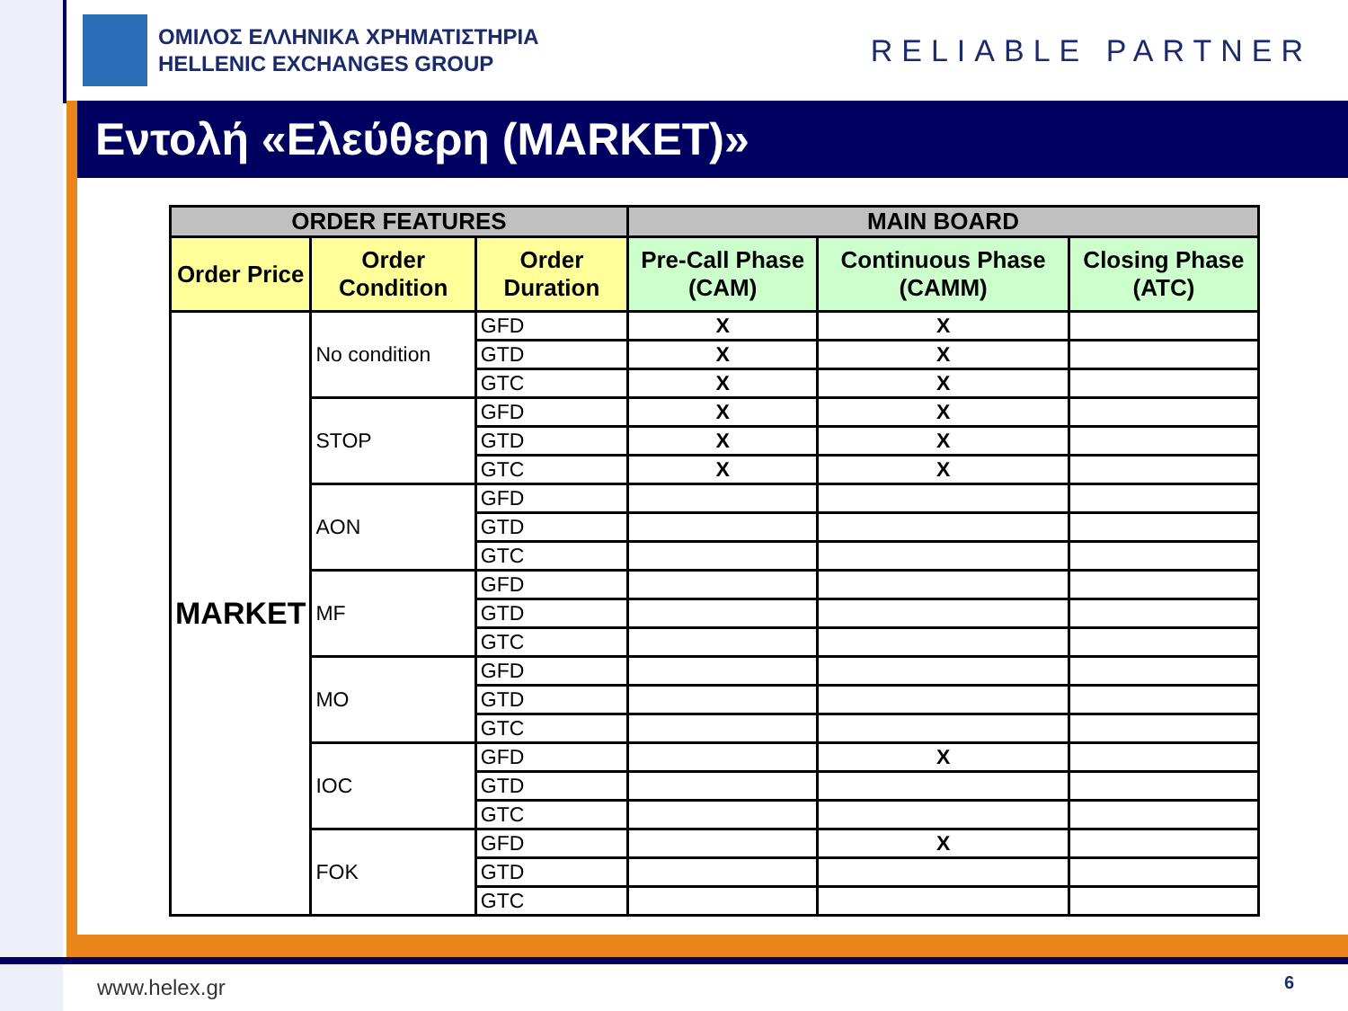ΟΜΙΛΟΣ ΕΛΛΗΝΙΚΑ ΧΡΗΜΑΤΙΣΤΗΡΙΑ
HELLENIC EXCHANGES GROUP
RELIABLE PARTNER
Εντολή «Ελεύθερη (MARKET)»
| ORDER FEATURES | | | MAIN BOARD | | |
| --- | --- | --- | --- | --- | --- |
| Order Price | Order Condition | Order Duration | Pre-Call Phase (CAM) | Continuous Phase (CAMM) | Closing Phase (ATC) |
| MARKET | No condition | GFD | X | X | |
| | | GTD | X | X | |
| | | GTC | X | X | |
| | STOP | GFD | X | X | |
| | | GTD | X | X | |
| | | GTC | X | X | |
| | AON | GFD | | | |
| | | GTD | | | |
| | | GTC | | | |
| | MF | GFD | | | |
| | | GTD | | | |
| | | GTC | | | |
| | MO | GFD | | | |
| | | GTD | | | |
| | | GTC | | | |
| | IOC | GFD | | X | |
| | | GTD | | | |
| | | GTC | | | |
| | FOK | GFD | | X | |
| | | GTD | | | |
| | | GTC | | | |
www.helex.gr 6